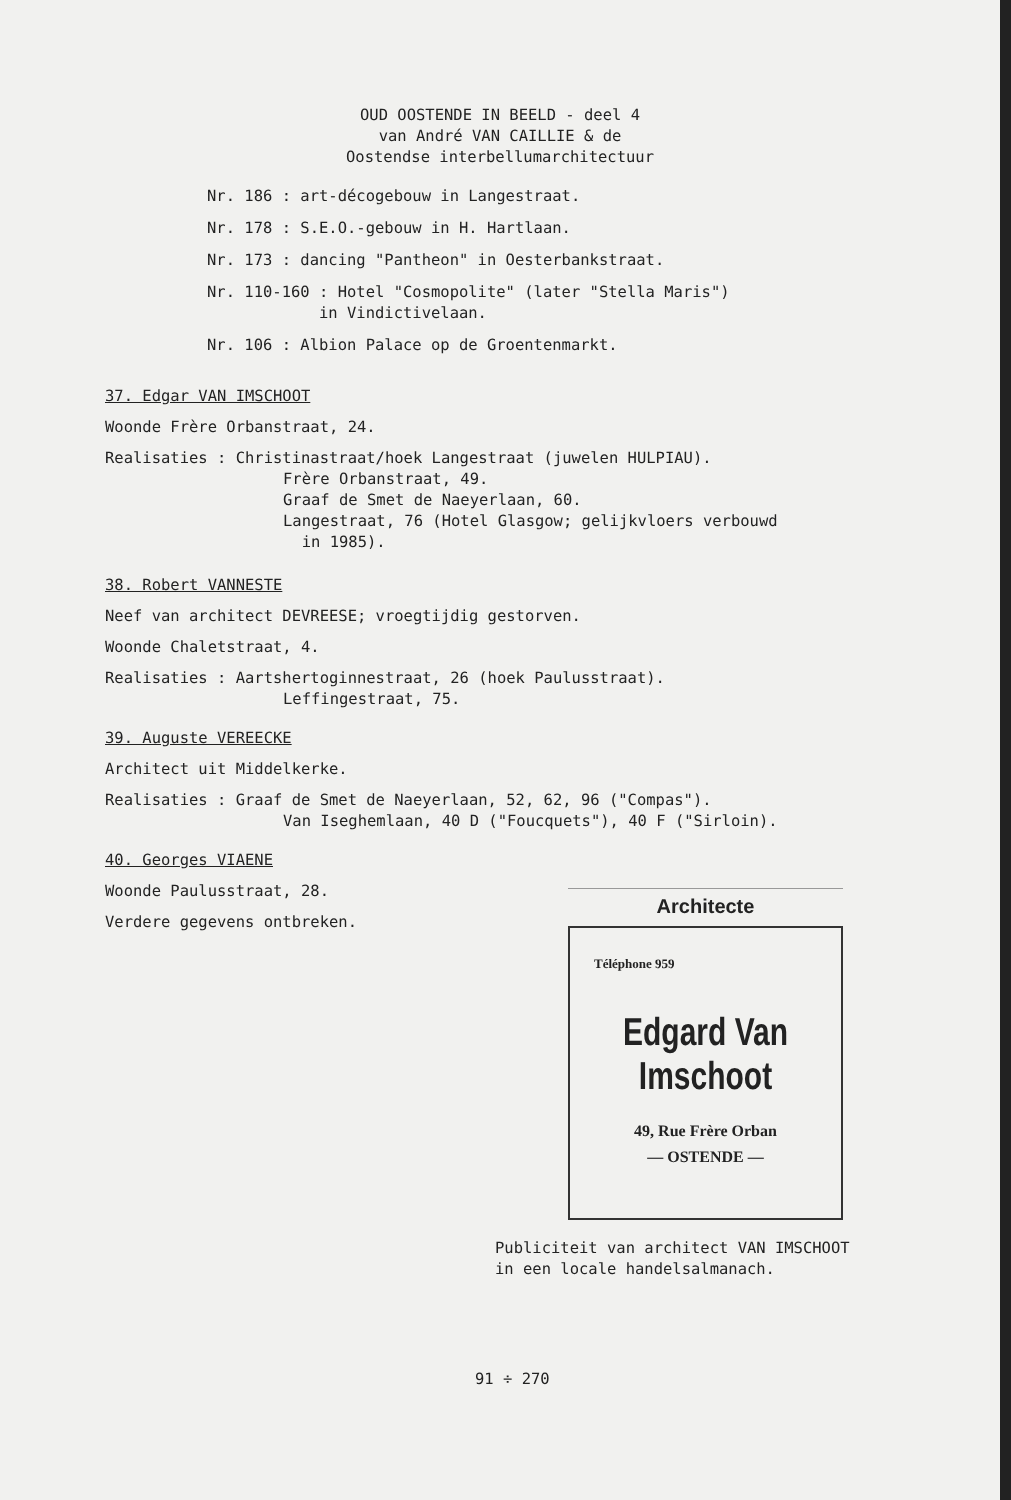OUD OOSTENDE IN BEELD - deel 4
van André VAN CAILLIE & de
Oostendse interbellumarchitectuur
Nr. 186 : art-décogebouw in Langestraat.
Nr. 178 : S.E.O.-gebouw in H. Hartlaan.
Nr. 173 : dancing "Pantheon" in Oesterbankstraat.
Nr. 110-160 : Hotel "Cosmopolite" (later "Stella Maris")
in Vindictivelaan.
Nr. 106 : Albion Palace op de Groentenmarkt.
37. Edgar VAN IMSCHOOT
Woonde Frère Orbanstraat, 24.
Realisaties : Christinastraat/hoek Langestraat (juwelen HULPIAU).
Frère Orbanstraat, 49.
Graaf de Smet de Naeyerlaan, 60.
Langestraat, 76 (Hotel Glasgow; gelijkvloers verbouwd
in 1985).
38. Robert VANNESTE
Neef van architect DEVREESE; vroegtijdig gestorven.
Woonde Chaletstraat, 4.
Realisaties : Aartshertoginnestraat, 26 (hoek Paulusstraat).
Leffingestraat, 75.
39. Auguste VEREECKE
Architect uit Middelkerke.
Realisaties : Graaf de Smet de Naeyerlaan, 52, 62, 96 ("Compas").
Van Iseghemlaan, 40 D ("Foucquets"), 40 F ("Sirloin).
40. Georges VIAENE
Woonde Paulusstraat, 28.
Verdere gegevens ontbreken.
Architecte
Téléphone 959
Edgard Van Imschoot
49, Rue Frère Orban
— OSTENDE —
Publiciteit van architect VAN IMSCHOOT
in een locale handelsalmanach.
91 ÷ 270